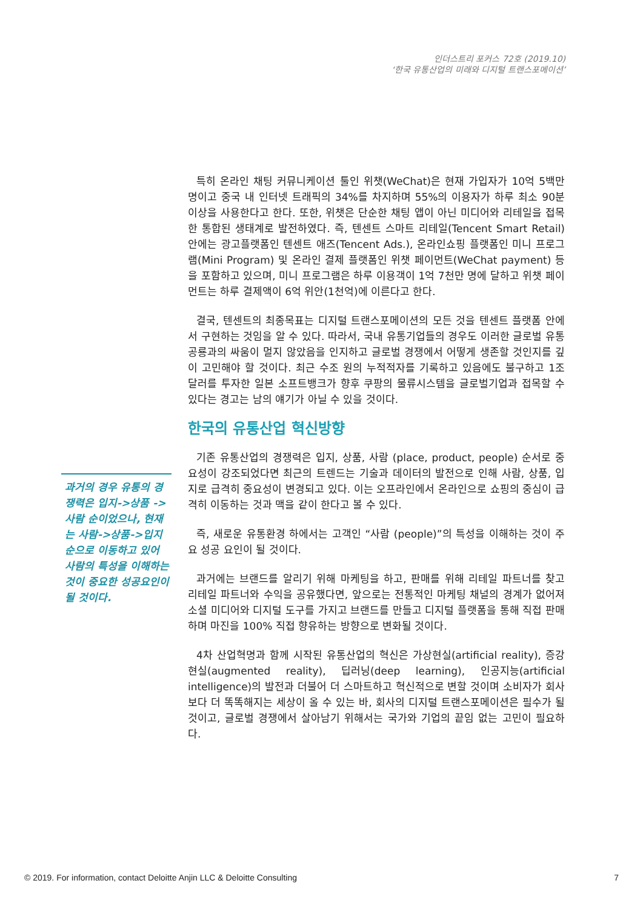인더스트리 포커스 72호 (2019.10)
‘한국 유통산업의 미래와 디지털 트랜스포메이션’
특히 온라인 채팅 커뮤니케이션 툴인 위챗(WeChat)은 현재 가입자가 10억 5백만 명이고 중국 내 인터넷 트래픽의 34%를 차지하며 55%의 이용자가 하루 최소 90분 이상을 사용한다고 한다. 또한, 위챗은 단순한 채팅 앱이 아닌 미디어와 리테일을 접목한 통합된 생태계로 발전하였다. 즉, 텐센트 스마트 리테일(Tencent Smart Retail) 안에는 광고플랫폼인 텐센트 애즈(Tencent Ads.), 온라인쇼핑 플랫폼인 미니 프로그램(Mini Program) 및 온라인 결제 플랫폼인 위챗 페이먼트(WeChat payment) 등을 포함하고 있으며, 미니 프로그램은 하루 이용객이 1억 7천만 명에 달하고 위챗 페이먼트는 하루 결제액이 6억 위안(1천억)에 이른다고 한다.
결국, 텐센트의 최종목표는 디지털 트랜스포메이션의 모든 것을 텐센트 플랫폼 안에서 구현하는 것임을 알 수 있다. 따라서, 국내 유통기업들의 경우도 이러한 글로벌 유통 공룡과의 싸움이 멀지 않았음을 인지하고 글로벌 경쟁에서 어떻게 생존할 것인지를 깊이 고민해야 할 것이다. 최근 수조 원의 누적적자를 기록하고 있음에도 불구하고 1조 달러를 투자한 일본 소프트뱅크가 향후 쿠팡의 물류시스템을 글로벌기업과 접목할 수 있다는 경고는 남의 얘기가 아닐 수 있을 것이다.
한국의 유통산업 혁신방향
기존 유통산업의 경쟁력은 입지, 상품, 사람 (place, product, people) 순서로 중요성이 강조되었다면 최근의 트렌드는 기술과 데이터의 발전으로 인해 사람, 상품, 입지로 급격히 중요성이 변경되고 있다. 이는 오프라인에서 온라인으로 쇼핑의 중심이 급격히 이동하는 것과 맥을 같이 한다고 볼 수 있다.
즉, 새로운 유통환경 하에서는 고객인 “사람 (people)”의 특성을 이해하는 것이 주요 성공 요인이 될 것이다.
과거에는 브랜드를 알리기 위해 마케팅을 하고, 판매를 위해 리테일 파트너를 찾고 리테일 파트너와 수익을 공유했다면, 앞으로는 전통적인 마케팅 채널의 경계가 없어져 소셜 미디어와 디지털 도구를 가지고 브랜드를 만들고 디지털 플랫폼을 통해 직접 판매하며 마진을 100% 직접 향유하는 방향으로 변화될 것이다.
4차 산업혁명과 함께 시작된 유통산업의 혁신은 가상현실(artificial reality), 증강현실(augmented reality), 딥러닝(deep learning), 인공지능(artificial intelligence)의 발전과 더불어 더 스마트하고 혁신적으로 변할 것이며 소비자가 회사보다 더 똑똑해지는 세상이 올 수 있는 바, 회사의 디지털 트랜스포메이션은 필수가 될 것이고, 글로벌 경쟁에서 살아남기 위해서는 국가와 기업의 끝임 없는 고민이 필요하다.
과거의 경우 유통의 경쟁력은 입지->상품 ->사람 순이었으나, 현재는 사람->상품->입지 순으로 이동하고 있어 사람의 특성을 이해하는 것이 중요한 성공요인이 될 것이다.
© 2019. For information, contact Deloitte Anjin LLC & Deloitte Consulting 7